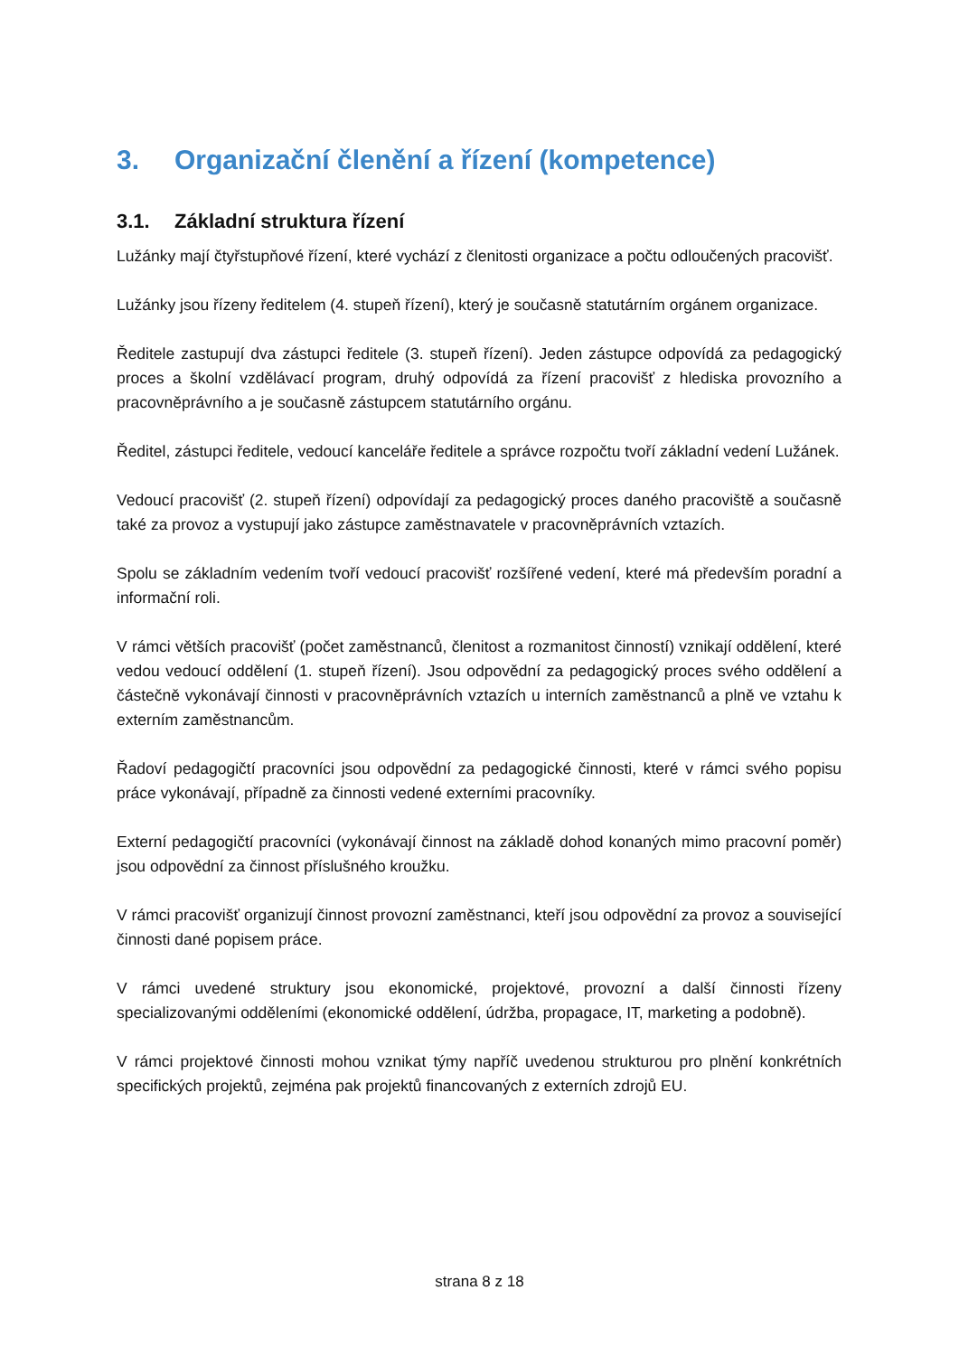3. Organizační členění a řízení (kompetence)
3.1. Základní struktura řízení
Lužánky mají čtyřstupňové řízení, které vychází z členitosti organizace a počtu odloučených pracovišť.
Lužánky jsou řízeny ředitelem (4. stupeň řízení), který je současně statutárním orgánem organizace.
Ředitele zastupují dva zástupci ředitele (3. stupeň řízení). Jeden zástupce odpovídá za pedagogický proces a školní vzdělávací program, druhý odpovídá za řízení pracovišť z hlediska provozního a pracovněprávního a je současně zástupcem statutárního orgánu.
Ředitel, zástupci ředitele, vedoucí kanceláře ředitele a správce rozpočtu tvoří základní vedení Lužánek.
Vedoucí pracovišť (2. stupeň řízení) odpovídají za pedagogický proces daného pracoviště a současně také za provoz a vystupují jako zástupce zaměstnavatele v pracovněprávních vztazích.
Spolu se základním vedením tvoří vedoucí pracovišť rozšířené vedení, které má především poradní a informační roli.
V rámci větších pracovišť (počet zaměstnanců, členitost a rozmanitost činností) vznikají oddělení, které vedou vedoucí oddělení (1. stupeň řízení). Jsou odpovědní za pedagogický proces svého oddělení a částečně vykonávají činnosti v pracovněprávních vztazích u interních zaměstnanců a plně ve vztahu k externím zaměstnancům.
Řadoví pedagogičtí pracovníci jsou odpovědní za pedagogické činnosti, které v rámci svého popisu práce vykonávají, případně za činnosti vedené externími pracovníky.
Externí pedagogičtí pracovníci (vykonávají činnost na základě dohod konaných mimo pracovní poměr) jsou odpovědní za činnost příslušného kroužku.
V rámci pracovišť organizují činnost provozní zaměstnanci, kteří jsou odpovědní za provoz a související činnosti dané popisem práce.
V rámci uvedené struktury jsou ekonomické, projektové, provozní a další činnosti řízeny specializovanými odděleními (ekonomické oddělení, údržba, propagace, IT, marketing a podobně).
V rámci projektové činnosti mohou vznikat týmy napříč uvedenou strukturou pro plnění konkrétních specifických projektů, zejména pak projektů financovaných z externích zdrojů EU.
strana 8 z 18